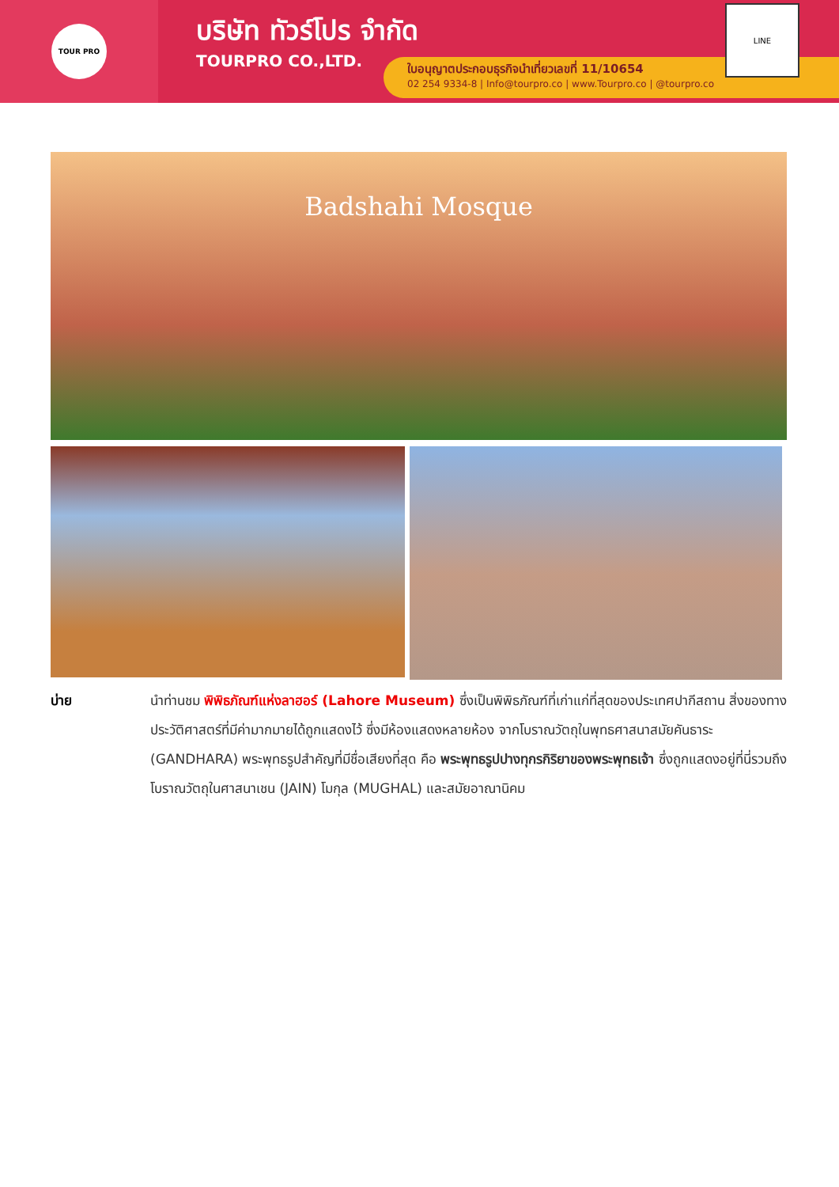TOUR PRO
บริษัท ทัวร์โปร จำกัด
TOURPRO CO.,LTD.
ใบอนุญาตประกอบธุรกิจนำเที่ยวเลขที่ 11/10654
02 254 9334-8 | Info@tourpro.co | www.Tourpro.co | @tourpro.co
LINE
Badshahi Mosque
บ่าย นำท่านชม พิพิธภัณฑ์แห่งลาฮอร์ (Lahore Museum) ซึ่งเป็นพิพิธภัณฑ์ที่เก่าแก่ที่สุดของประเทศปากีสถาน สิ่งของทางประวัติศาสตร์ที่มีค่ามากมายได้ถูกแสดงไว้ ซึ่งมีห้องแสดงหลายห้อง จากโบราณวัตถุในพุทธศาสนาสมัยคันธาระ (GANDHARA) พระพุทธรูปสำคัญที่มีชื่อเสียงที่สุด คือ พระพุทธรูปปางทุกรกิริยาของพระพุทธเจ้า ซึ่งถูกแสดงอยู่ที่นี่รวมถึง โบราณวัตถุในศาสนาเชน (JAIN) โมกุล (MUGHAL) และสมัยอาณานิคม